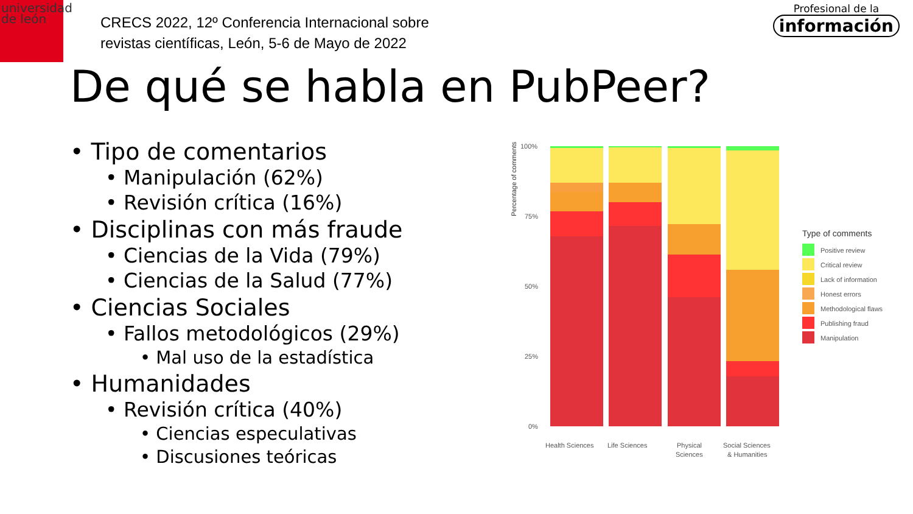universidad
de león
CRECS 2022, 12º Conferencia Internacional sobre
revistas científicas, León, 5-6 de Mayo de 2022
Profesional de la
información
De qué se habla en PubPeer?
• Tipo de comentarios
• Manipulación (62%)
• Revisión crítica (16%)
• Disciplinas con más fraude
• Ciencias de la Vida (79%)
• Ciencias de la Salud (77%)
• Ciencias Sociales
• Fallos metodológicos (29%)
• Mal uso de la estadística
• Humanidades
• Revisión crítica (40%)
• Ciencias especulativas
• Discusiones teóricas
Percentage of comments
100%
75%
50%
25%
0%
Health Sciences
Life Sciences
Physical
Sciences
Social Sciences
& Humanities
Type of comments
Positive review
Critical review
Lack of information
Honest errors
Methodological flaws
Publishing fraud
Manipulation